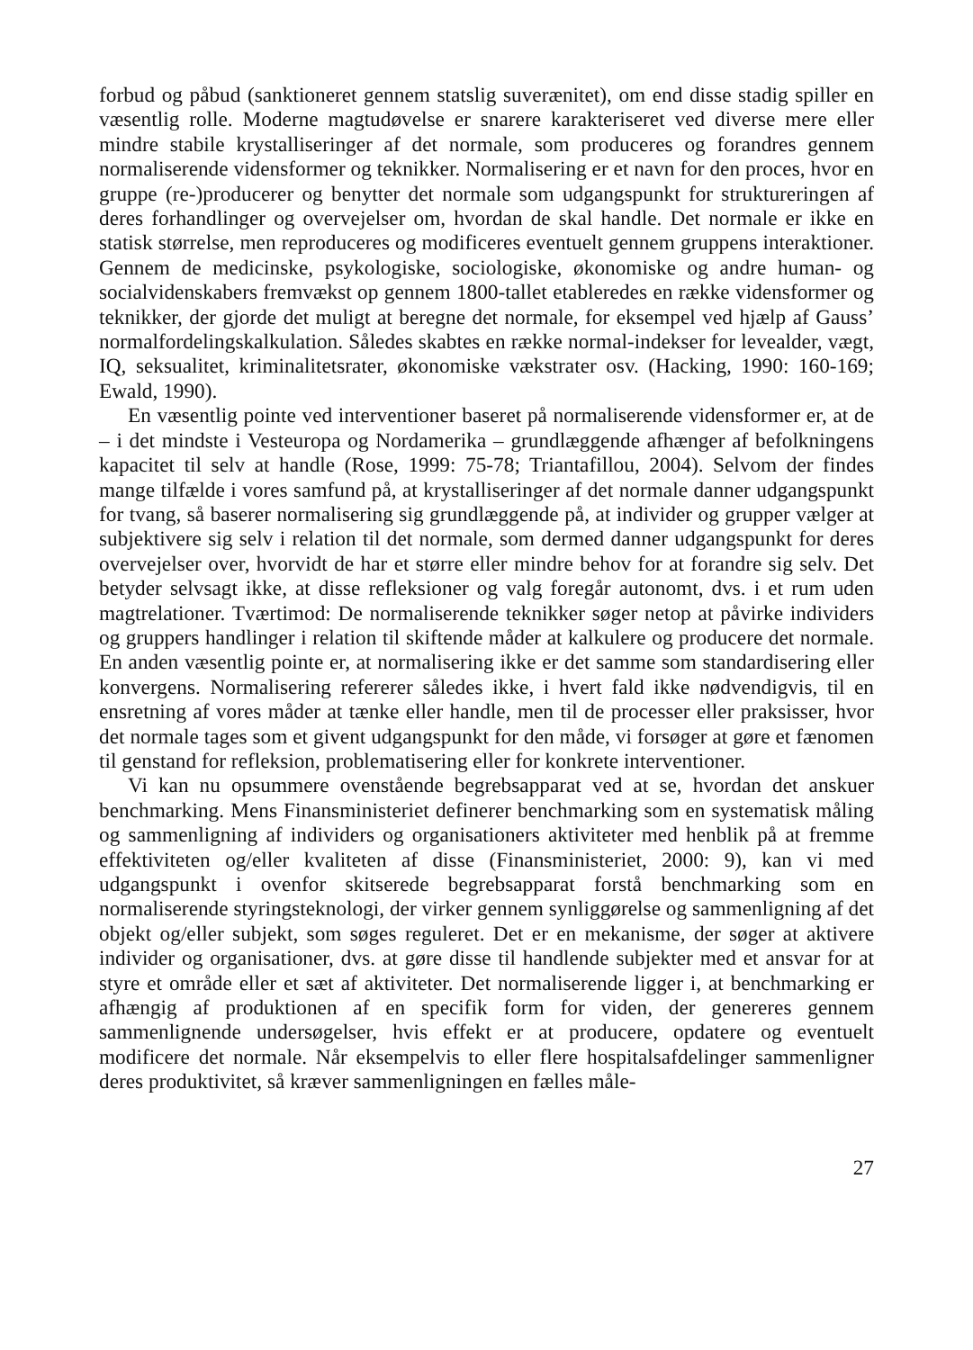forbud og påbud (sanktioneret gennem statslig suverænitet), om end disse stadig spiller en væsentlig rolle. Moderne magtudøvelse er snarere karakteriseret ved diverse mere eller mindre stabile krystalliseringer af det normale, som produceres og forandres gennem normaliserende vidensformer og teknikker. Normalisering er et navn for den proces, hvor en gruppe (re-)producerer og benytter det normale som udgangspunkt for struktureringen af deres forhandlinger og overvejelser om, hvordan de skal handle. Det normale er ikke en statisk størrelse, men reproduceres og modificeres eventuelt gennem gruppens interaktioner. Gennem de medicinske, psykologiske, sociologiske, økonomiske og andre human- og socialvidenskabers fremvækst op gennem 1800-tallet etableredes en række vidensformer og teknikker, der gjorde det muligt at beregne det normale, for eksempel ved hjælp af Gauss’ normalfordelingskalkulation. Således skabtes en række normal-indekser for levealder, vægt, IQ, seksualitet, kriminalitetsrater, økonomiske vækstrater osv. (Hacking, 1990: 160-169; Ewald, 1990).
En væsentlig pointe ved interventioner baseret på normaliserende vidensformer er, at de – i det mindste i Vesteuropa og Nordamerika – grundlæggende afhænger af befolkningens kapacitet til selv at handle (Rose, 1999: 75-78; Triantafillou, 2004). Selvom der findes mange tilfælde i vores samfund på, at krystalliseringer af det normale danner udgangspunkt for tvang, så baserer normalisering sig grundlæggende på, at individer og grupper vælger at subjektivere sig selv i relation til det normale, som dermed danner udgangspunkt for deres overvejelser over, hvorvidt de har et større eller mindre behov for at forandre sig selv. Det betyder selvsagt ikke, at disse refleksioner og valg foregår autonomt, dvs. i et rum uden magtrelationer. Tværtimod: De normaliserende teknikker søger netop at påvirke individers og gruppers handlinger i relation til skiftende måder at kalkulere og producere det normale. En anden væsentlig pointe er, at normalisering ikke er det samme som standardisering eller konvergens. Normalisering refererer således ikke, i hvert fald ikke nødvendigvis, til en ensretning af vores måder at tænke eller handle, men til de processer eller praksisser, hvor det normale tages som et givent udgangspunkt for den måde, vi forsøger at gøre et fænomen til genstand for refleksion, problematisering eller for konkrete interventioner.
Vi kan nu opsummere ovenstående begrebsapparat ved at se, hvordan det anskuer benchmarking. Mens Finansministeriet definerer benchmarking som en systematisk måling og sammenligning af individers og organisationers aktiviteter med henblik på at fremme effektiviteten og/eller kvaliteten af disse (Finansministeriet, 2000: 9), kan vi med udgangspunkt i ovenfor skitserede begrebsapparat forstå benchmarking som en normaliserende styringsteknologi, der virker gennem synliggørelse og sammenligning af det objekt og/eller subjekt, som søges reguleret. Det er en mekanisme, der søger at aktivere individer og organisationer, dvs. at gøre disse til handlende subjekter med et ansvar for at styre et område eller et sæt af aktiviteter. Det normaliserende ligger i, at benchmarking er afhængig af produktionen af en specifik form for viden, der genereres gennem sammenlignende undersøgelser, hvis effekt er at producere, opdatere og eventuelt modificere det normale. Når eksempelvis to eller flere hospitalsafdelinger sammenligner deres produktivitet, så kræver sammenligningen en fælles måle-
27